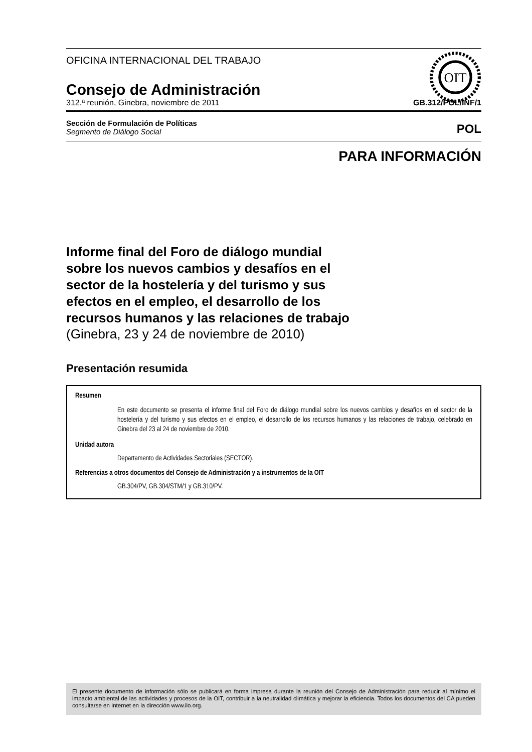OIT
OFICINA INTERNACIONAL DEL TRABAJO
Consejo de Administración
312.ª reunión, Ginebra, noviembre de 2011 GB.312/POL/INF/1
Sección de Formulación de Políticas
Segmento de Diálogo Social
POL
PARA INFORMACIÓN
Informe final del Foro de diálogo mundial
sobre los nuevos cambios y desafíos en el
sector de la hostelería y del turismo y sus
efectos en el empleo, el desarrollo de los
recursos humanos y las relaciones de trabajo
(Ginebra, 23 y 24 de noviembre de 2010)
Presentación resumida
Resumen
En este documento se presenta el informe final del Foro de diálogo mundial sobre los nuevos cambios y desafíos en el sector de la hostelería y del turismo y sus efectos en el empleo, el desarrollo de los recursos humanos y las relaciones de trabajo, celebrado en Ginebra del 23 al 24 de noviembre de 2010.
Unidad autora
Departamento de Actividades Sectoriales (SECTOR).
Referencias a otros documentos del Consejo de Administración y a instrumentos de la OIT
GB.304/PV, GB.304/STM/1 y GB.310/PV.
El presente documento de información sólo se publicará en forma impresa durante la reunión del Consejo de Administración para reducir al mínimo el impacto ambiental de las actividades y procesos de la OIT, contribuir a la neutralidad climática y mejorar la eficiencia. Todos los documentos del CA pueden consultarse en Internet en la dirección www.ilo.org.